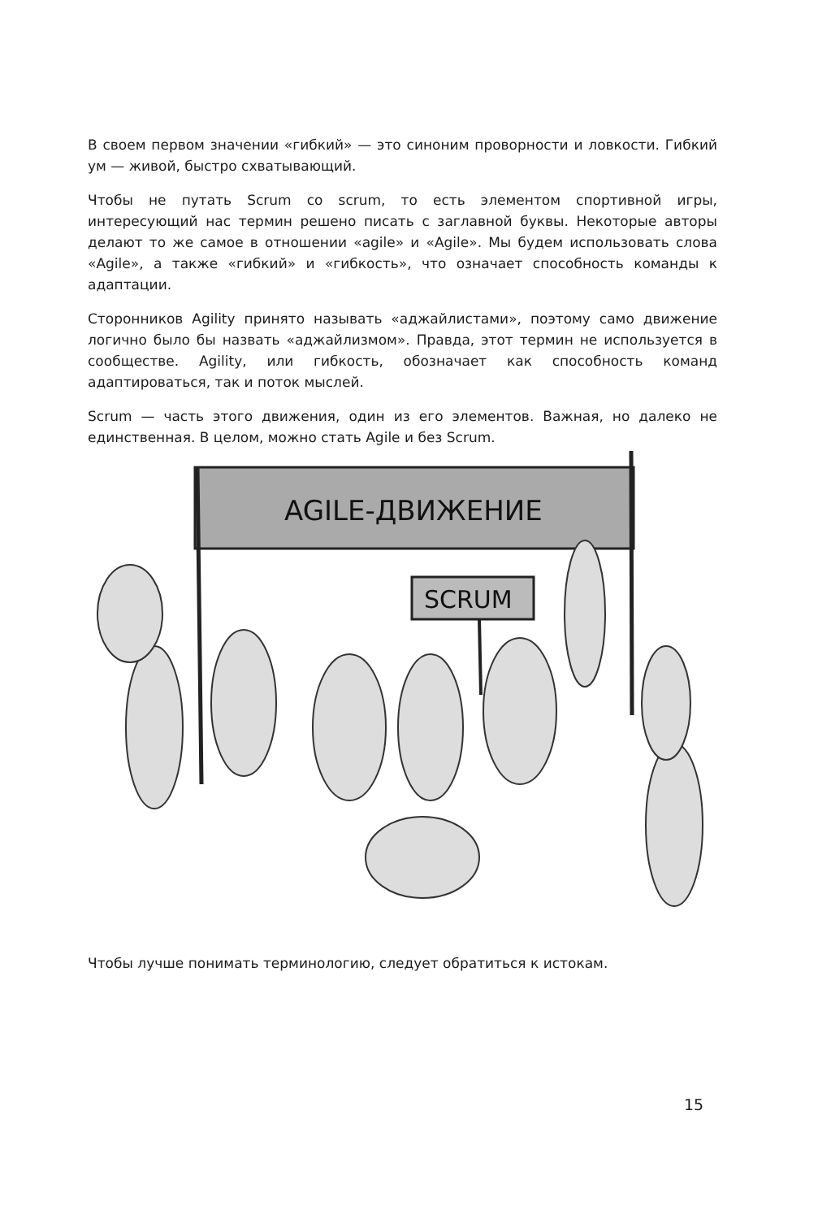В своем первом значении «гибкий» — это синоним проворности и ловкости. Гибкий ум — живой, быстро схватывающий.
Чтобы не путать Scrum со scrum, то есть элементом спортивной игры, интересующий нас термин решено писать с заглавной буквы. Некоторые авторы делают то же самое в отношении «agile» и «Agile». Мы будем использовать слова «Agile», а также «гибкий» и «гибкость», что означает способность команды к адаптации.
Сторонников Agility принято называть «аджайлистами», поэтому само движение логично было бы назвать «аджайлизмом». Правда, этот термин не используется в сообществе. Agility, или гибкость, обозначает как способность команд адаптироваться, так и поток мыслей.
Scrum — часть этого движения, один из его элементов. Важная, но далеко не единственная. В целом, можно стать Agile и без Scrum.
AGILE-ДВИЖЕНИЕ
SCRUM
Чтобы лучше понимать терминологию, следует обратиться к истокам.
15